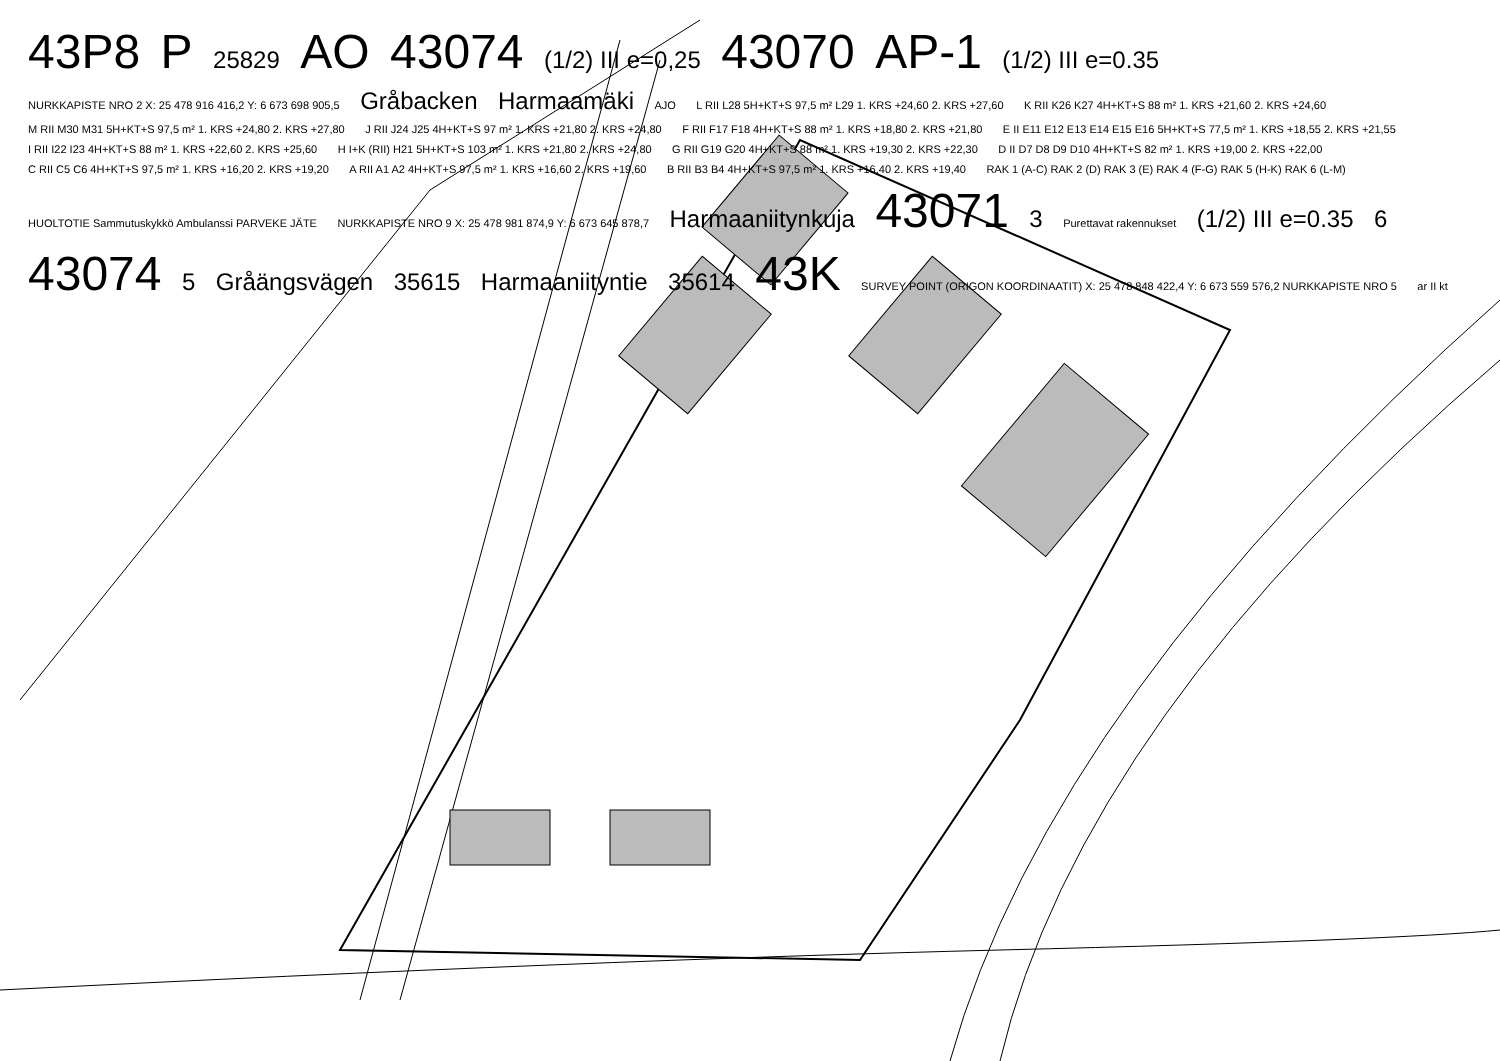43P8 P 25829 AO 43074 (1/2) III e=0,25 43070 AP-1 (1/2) III e=0.35 NURKKAPISTE NRO 2 X: 25 478 916 416,2 Y: 6 673 698 905,5 Gråbacken Harmaamäki AJO L RII L28 5H+KT+S 97,5 m² L29 1. KRS +24,60 2. KRS +27,60 K RII K26 K27 4H+KT+S 88 m² 1. KRS +21,60 2. KRS +24,60 M RII M30 M31 5H+KT+S 97,5 m² 1. KRS +24,80 2. KRS +27,80 J RII J24 J25 4H+KT+S 97 m² 1. KRS +21,80 2. KRS +24,80 F RII F17 F18 4H+KT+S 88 m² 1. KRS +18,80 2. KRS +21,80 E II E11 E12 E13 E14 E15 E16 5H+KT+S 77,5 m² 1. KRS +18,55 2. KRS +21,55 I RII I22 I23 4H+KT+S 88 m² 1. KRS +22,60 2. KRS +25,60 H I+K (RII) H21 5H+KT+S 103 m² 1. KRS +21,80 2. KRS +24,80 G RII G19 G20 4H+KT+S 88 m² 1. KRS +19,30 2. KRS +22,30 D II D7 D8 D9 D10 4H+KT+S 82 m² 1. KRS +19,00 2. KRS +22,00 C RII C5 C6 4H+KT+S 97,5 m² 1. KRS +16,20 2. KRS +19,20 A RII A1 A2 4H+KT+S 97,5 m² 1. KRS +16,60 2. KRS +19,60 B RII B3 B4 4H+KT+S 97,5 m² 1. KRS +16,40 2. KRS +19,40 RAK 1 (A-C) RAK 2 (D) RAK 3 (E) RAK 4 (F-G) RAK 5 (H-K) RAK 6 (L-M) HUOLTOTIE Sammutuskykkö Ambulanssi PARVEKE JÄTE NURKKAPISTE NRO 9 X: 25 478 981 874,9 Y: 6 673 645 878,7 Harmaaniitynkuja 43071 3 Purettavat rakennukset (1/2) III e=0.35 6 43074 5 Gråängsvägen 35615 Harmaaniityntie 35614 43K SURVEY POINT (ORIGON KOORDINAATIT) X: 25 478 848 422,4 Y: 6 673 559 576,2 NURKKAPISTE NRO 5 ar II kt